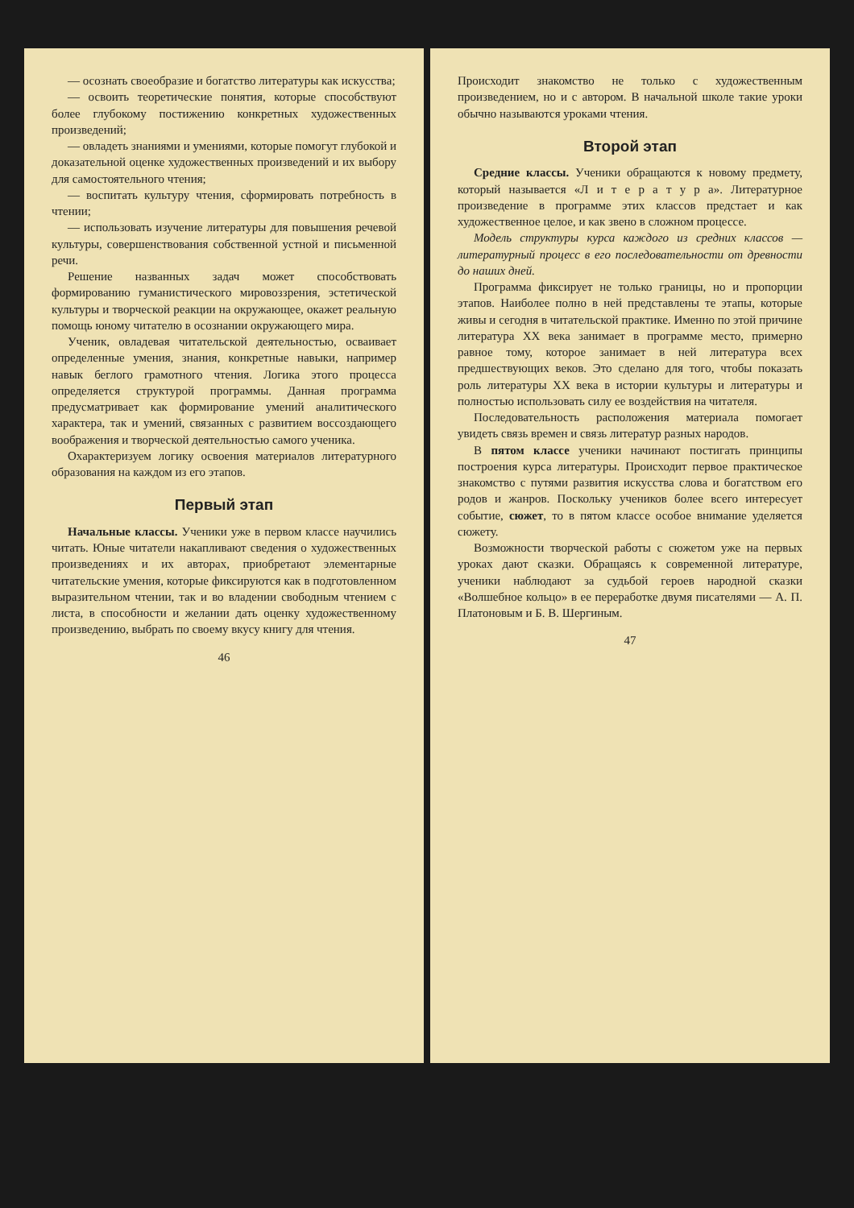— осознать своеобразие и богатство литературы как искусства;
— освоить теоретические понятия, которые способствуют более глубокому постижению конкретных художественных произведений;
— овладеть знаниями и умениями, которые помогут глубокой и доказательной оценке художественных произведений и их выбору для самостоятельного чтения;
— воспитать культуру чтения, сформировать потребность в чтении;
— использовать изучение литературы для повышения речевой культуры, совершенствования собственной устной и письменной речи.
Решение названных задач может способствовать формированию гуманистического мировоззрения, эстетической культуры и творческой реакции на окружающее, окажет реальную помощь юному читателю в осознании окружающего мира.
Ученик, овладевая читательской деятельностью, осваивает определенные умения, знания, конкретные навыки, например навык беглого грамотного чтения. Логика этого процесса определяется структурой программы. Данная программа предусматривает как формирование умений аналитического характера, так и умений, связанных с развитием воссоздающего воображения и творческой деятельностью самого ученика.
Охарактеризуем логику освоения материалов литературного образования на каждом из его этапов.
Первый этап
Начальные классы. Ученики уже в первом классе научились читать. Юные читатели накапливают сведения о художественных произведениях и их авторах, приобретают элементарные читательские умения, которые фиксируются как в подготовленном выразительном чтении, так и во владении свободным чтением с листа, в способности и желании дать оценку художественному произведению, выбрать по своему вкусу книгу для чтения.
46
Происходит знакомство не только с художественным произведением, но и с автором. В начальной школе такие уроки обычно называются уроками чтения.
Второй этап
Средние классы. Ученики обращаются к новому предмету, который называется «Л и т е р а т у р а». Литературное произведение в программе этих классов предстает и как художественное целое, и как звено в сложном процессе.
Модель структуры курса каждого из средних классов — литературный процесс в его последовательности от древности до наших дней.
Программа фиксирует не только границы, но и пропорции этапов. Наиболее полно в ней представлены те этапы, которые живы и сегодня в читательской практике. Именно по этой причине литература XX века занимает в программе место, примерно равное тому, которое занимает в ней литература всех предшествующих веков. Это сделано для того, чтобы показать роль литературы XX века в истории культуры и литературы и полностью использовать силу ее воздействия на читателя.
Последовательность расположения материала помогает увидеть связь времен и связь литератур разных народов.
В пятом классе ученики начинают постигать принципы построения курса литературы. Происходит первое практическое знакомство с путями развития искусства слова и богатством его родов и жанров. Поскольку учеников более всего интересует событие, сюжет, то в пятом классе особое внимание уделяется сюжету.
Возможности творческой работы с сюжетом уже на первых уроках дают сказки. Обращаясь к современной литературе, ученики наблюдают за судьбой героев народной сказки «Волшебное кольцо» в ее переработке двумя писателями — А. П. Платоновым и Б. В. Шергиным.
47